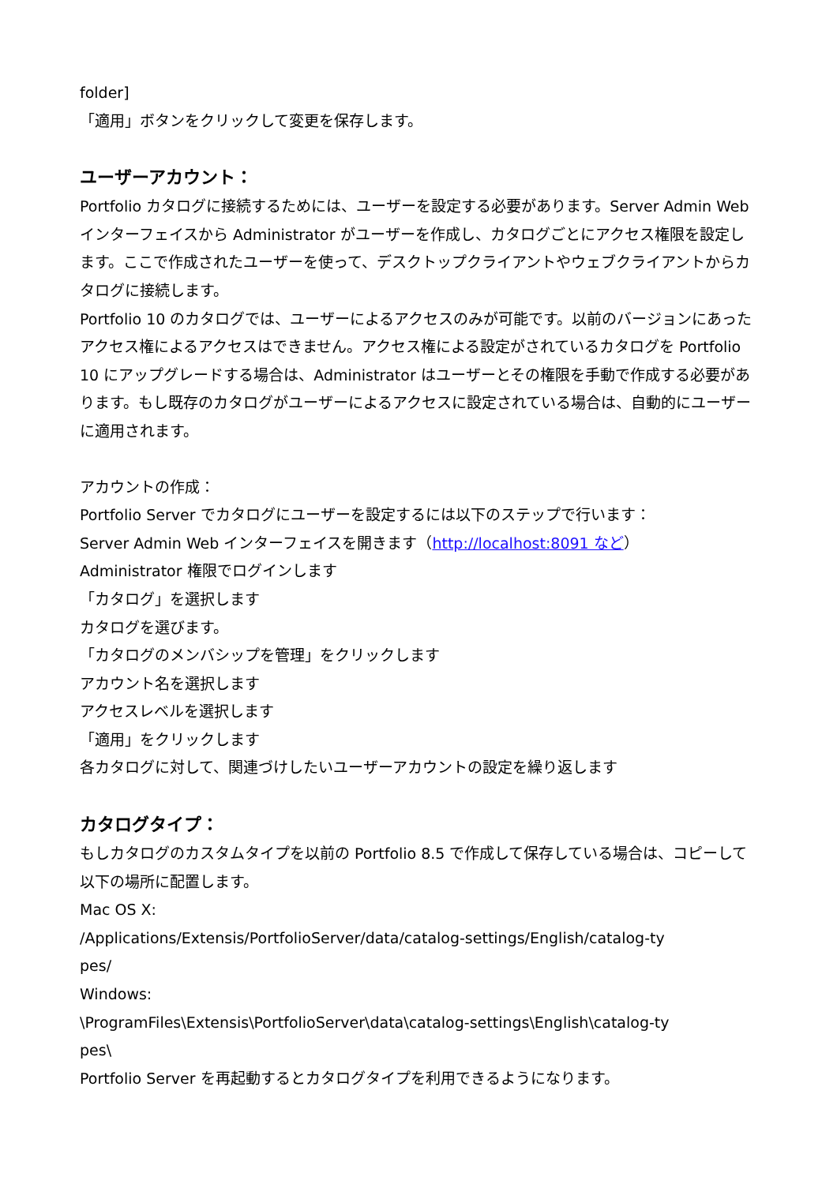folder]
「適用」ボタンをクリックして変更を保存します。
ユーザーアカウント：
Portfolio カタログに接続するためには、ユーザーを設定する必要があります。Server Admin Web インターフェイスから Administrator がユーザーを作成し、カタログごとにアクセス権限を設定します。ここで作成されたユーザーを使って、デスクトップクライアントやウェブクライアントからカタログに接続します。
Portfolio 10 のカタログでは、ユーザーによるアクセスのみが可能です。以前のバージョンにあったアクセス権によるアクセスはできません。アクセス権による設定がされているカタログを Portfolio 10 にアップグレードする場合は、Administrator はユーザーとその権限を手動で作成する必要があります。もし既存のカタログがユーザーによるアクセスに設定されている場合は、自動的にユーザーに適用されます。
アカウントの作成：
Portfolio Server でカタログにユーザーを設定するには以下のステップで行います：
Server Admin Web インターフェイスを開きます（http://localhost:8091 など）
Administrator 権限でログインします
「カタログ」を選択します
カタログを選びます。
「カタログのメンバシップを管理」をクリックします
アカウント名を選択します
アクセスレベルを選択します
「適用」をクリックします
各カタログに対して、関連づけしたいユーザーアカウントの設定を繰り返します
カタログタイプ：
もしカタログのカスタムタイプを以前の Portfolio 8.5 で作成して保存している場合は、コピーして以下の場所に配置します。
Mac OS X:
/Applications/Extensis/PortfolioServer/data/catalog-settings/English/catalog-ty
pes/
Windows:
\ProgramFiles\Extensis\PortfolioServer\data\catalog-settings\English\catalog-ty
pes\
Portfolio Server を再起動するとカタログタイプを利用できるようになります。